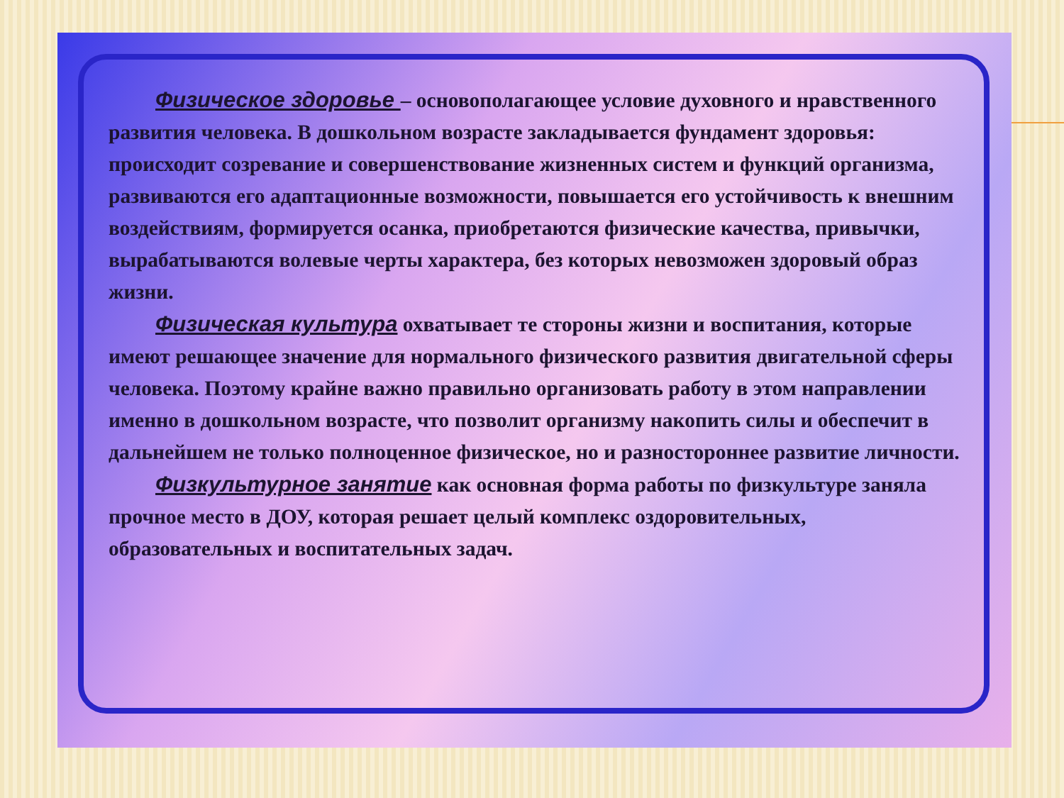Физическое здоровье – основополагающее условие духовного и нравственного развития человека. В дошкольном возрасте закладывается фундамент здоровья: происходит созревание и совершенствование жизненных систем и функций организма, развиваются его адаптационные возможности, повышается его устойчивость к внешним воздействиям, формируется осанка, приобретаются физические качества, привычки, вырабатываются волевые черты характера, без которых невозможен здоровый образ жизни.
Физическая культура охватывает те стороны жизни и воспитания, которые имеют решающее значение для нормального физического развития двигательной сферы человека. Поэтому крайне важно правильно организовать работу в этом направлении именно в дошкольном возрасте, что позволит организму накопить силы и обеспечит в дальнейшем не только полноценное физическое, но и разностороннее развитие личности.
Физкультурное занятие как основная форма работы по физкультуре заняла прочное место в ДОУ, которая решает целый комплекс оздоровительных, образовательных и воспитательных задач.